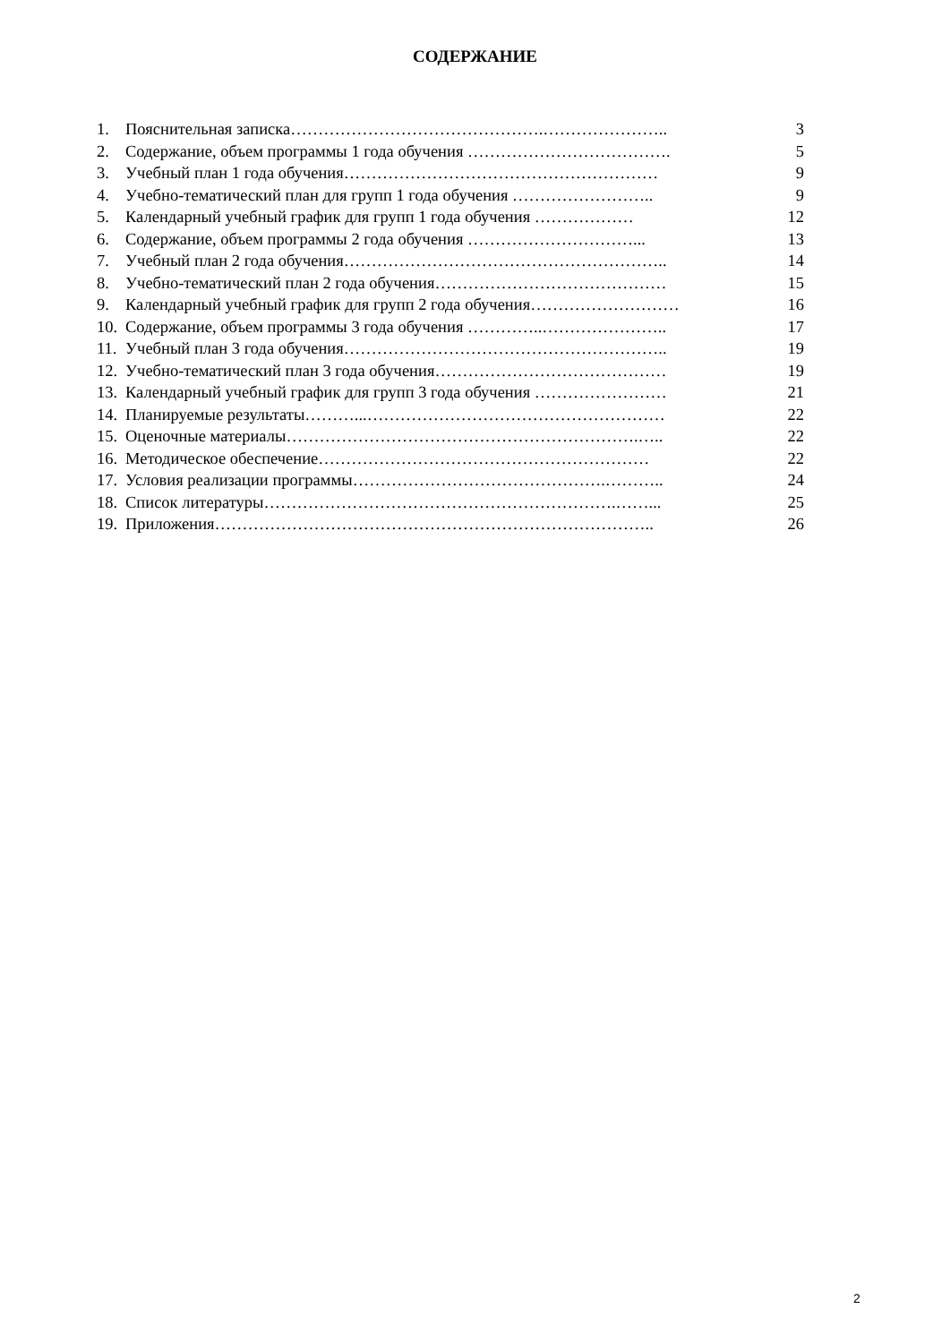СОДЕРЖАНИЕ
1. Пояснительная записка……………………………………….………………….. 3
2. Содержание, объем программы 1 года обучения ………………………………. 5
3. Учебный план 1 года обучения………………………………………………… 9
4. Учебно-тематический план для групп 1 года обучения …………………….. 9
5. Календарный учебный график для групп 1 года обучения ……………… 12
6. Содержание, объем программы 2 года обучения …………………………... 13
7. Учебный план 2 года обучения………………………………………………….. 14
8. Учебно-тематический план 2 года обучения…………………………………… 15
9. Календарный учебный график для групп 2 года обучения……………………… 16
10. Содержание, объем программы 3 года обучения …………..………………….. 17
11. Учебный план 3 года обучения………………………………………………….. 19
12. Учебно-тематический план 3 года обучения…………………………………… 19
13. Календарный учебный график для групп 3 года обучения …………………… 21
14. Планируемые результаты………...……………………………………………… 22
15. Оценочные материалы……………………………………………………….….. 22
16. Методическое обеспечение…………………………………………………… 22
17. Условия реализации программы……………………………………….……….. 24
18. Список литературы……………………………………………………….……... 25
19. Приложения…………………………………………………………………….. 26
2